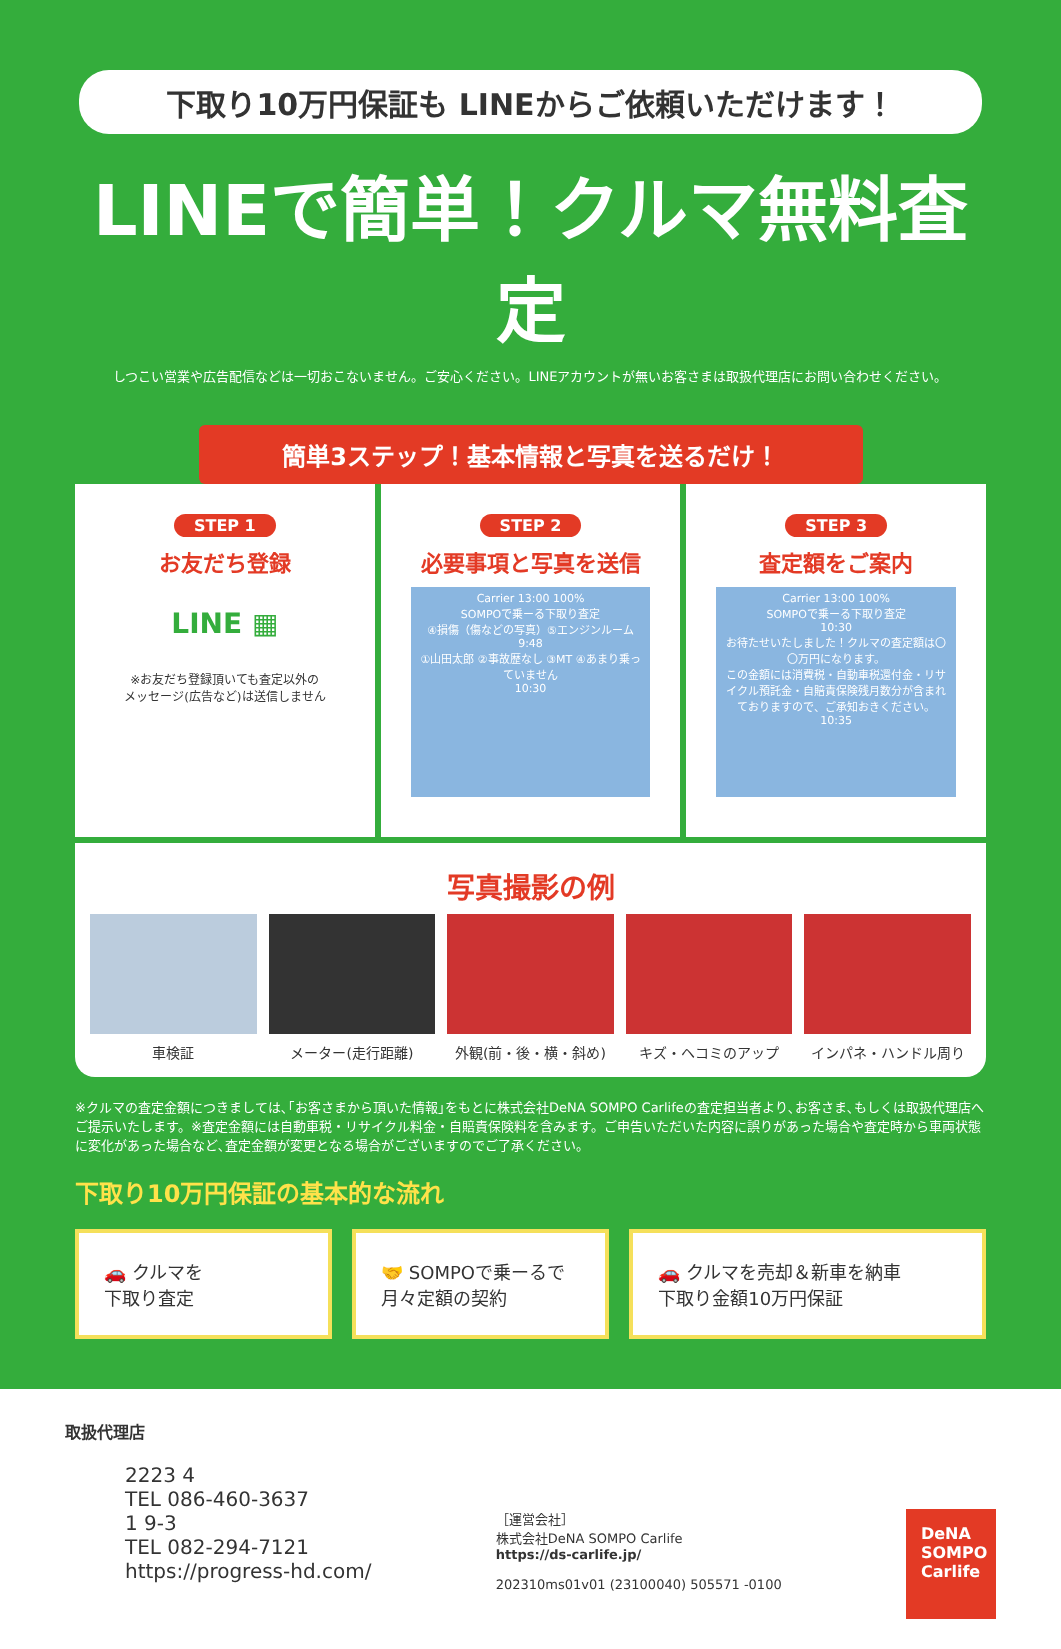下取り10万円保証も LINEからご依頼いただけます！
LINEで簡単！クルマ無料査定
しつこい営業や広告配信などは一切おこないません。ご安心ください。LINEアカウントが無いお客さまは取扱代理店にお問い合わせください。
簡単3ステップ！基本情報と写真を送るだけ！
STEP 1
お友だち登録
LINE ▦
※お友だち登録頂いても査定以外の
メッセージ(広告など)は送信しません
STEP 2
必要事項と写真を送信
Carrier 13:00 100%
SOMPOで乗ーる下取り査定
④損傷（傷などの写真）⑤エンジンルーム
9:48
①山田太郎 ②事故歴なし ③MT ④あまり乗っていません
10:30
STEP 3
査定額をご案内
Carrier 13:00 100%
SOMPOで乗ーる下取り査定
10:30
お待たせいたしました！クルマの査定額は〇〇万円になります。
この金額には消費税・自動車税還付金・リサイクル預託金・自賠責保険残月数分が含まれておりますので、ご承知おきください。
10:35
写真撮影の例
車検証 メーター(走行距離) 外観(前・後・横・斜め) キズ・ヘコミのアップ インパネ・ハンドル周り
※クルマの査定金額につきましては､｢お客さまから頂いた情報｣をもとに株式会社DeNA SOMPO Carlifeの査定担当者より､お客さま､もしくは取扱代理店へご提示いたします。※査定金額には自動車税・リサイクル料金・自賠責保険料を含みます。ご申告いただいた内容に誤りがあった場合や査定時から車両状態に変化があった場合など､査定金額が変更となる場合がございますのでご了承ください。
下取り10万円保証の基本的な流れ
🚗 クルマを
下取り査定
🤝 SOMPOで乗ーるで
月々定額の契約
🚗 クルマを売却＆新車を納車
下取り金額10万円保証
取扱代理店
2223 4
TEL 086-460-3637
1 9-3
TEL 082-294-7121
https://progress-hd.com/
［運営会社］
株式会社DeNA SOMPO Carlife
https://ds-carlife.jp/
202310ms01v01 (23100040) 505571 -0100
DeNA SOMPO Carlife